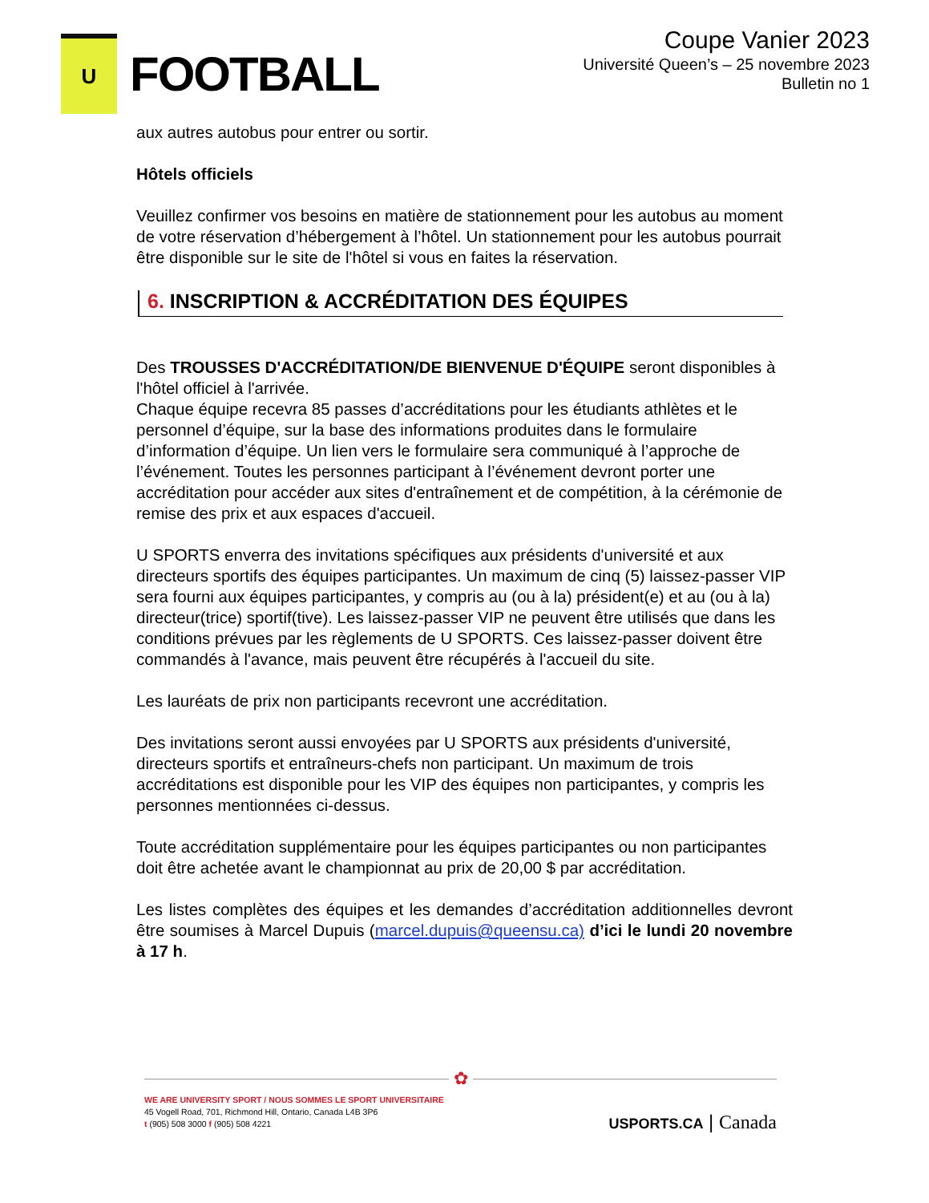U
FOOTBALL
Coupe Vanier 2023
Université Queen’s – 25 novembre 2023
Bulletin no 1
aux autres autobus pour entrer ou sortir.
Hôtels officiels
Veuillez confirmer vos besoins en matière de stationnement pour les autobus au moment de votre réservation d’hébergement à l’hôtel. Un stationnement pour les autobus pourrait être disponible sur le site de l'hôtel si vous en faites la réservation.
6. INSCRIPTION & ACCRÉDITATION DES ÉQUIPES
Des TROUSSES D'ACCRÉDITATION/DE BIENVENUE D'ÉQUIPE seront disponibles à l'hôtel officiel à l'arrivée.
Chaque équipe recevra 85 passes d’accréditations pour les étudiants athlètes et le personnel d’équipe, sur la base des informations produites dans le formulaire d’information d’équipe. Un lien vers le formulaire sera communiqué à l’approche de l’événement. Toutes les personnes participant à l’événement devront porter une accréditation pour accéder aux sites d'entraînement et de compétition, à la cérémonie de remise des prix et aux espaces d'accueil.
U SPORTS enverra des invitations spécifiques aux présidents d'université et aux directeurs sportifs des équipes participantes. Un maximum de cinq (5) laissez-passer VIP sera fourni aux équipes participantes, y compris au (ou à la) président(e) et au (ou à la) directeur(trice) sportif(tive). Les laissez-passer VIP ne peuvent être utilisés que dans les conditions prévues par les règlements de U SPORTS. Ces laissez-passer doivent être commandés à l'avance, mais peuvent être récupérés à l'accueil du site.
Les lauréats de prix non participants recevront une accréditation.
Des invitations seront aussi envoyées par U SPORTS aux présidents d'université, directeurs sportifs et entraîneurs-chefs non participant. Un maximum de trois accréditations est disponible pour les VIP des équipes non participantes, y compris les personnes mentionnées ci-dessus.
Toute accréditation supplémentaire pour les équipes participantes ou non participantes doit être achetée avant le championnat au prix de 20,00 $ par accréditation.
Les listes complètes des équipes et les demandes d’accréditation additionnelles devront être soumises à Marcel Dupuis (marcel.dupuis@queensu.ca) d’ici le lundi 20 novembre à 17 h.
✿
WE ARE UNIVERSITY SPORT / NOUS SOMMES LE SPORT UNIVERSITAIRE
45 Vogell Road, 701, Richmond Hill, Ontario, Canada L4B 3P6
t (905) 508 3000 f (905) 508 4221
USPORTS.CA | Canada